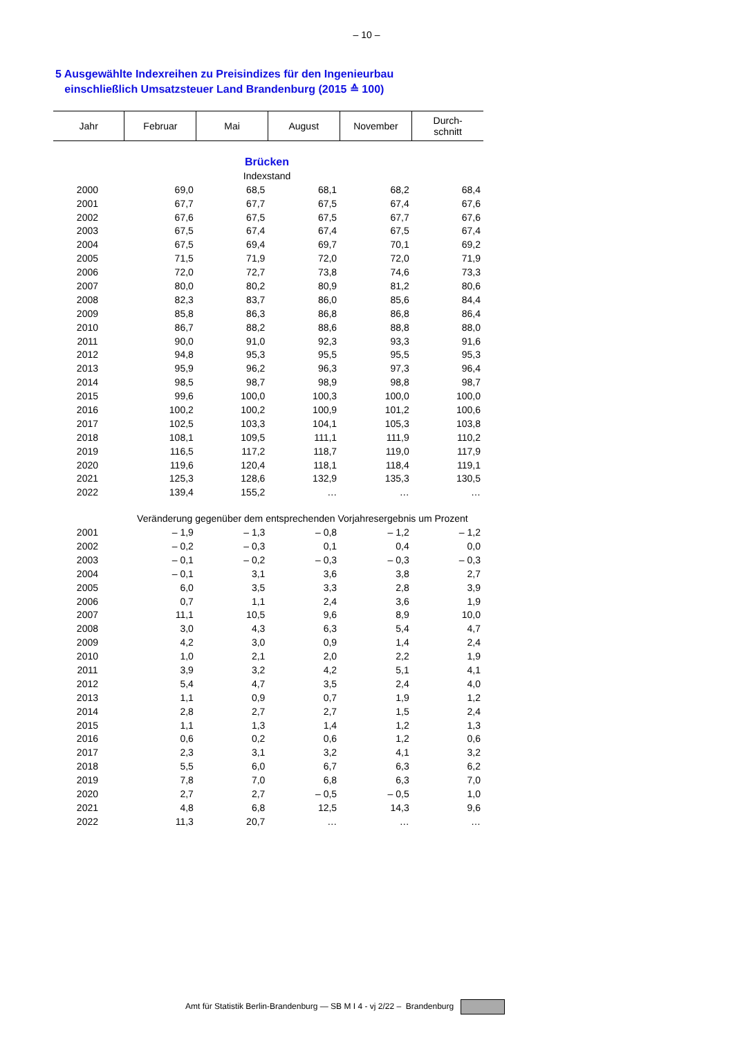– 10 –
5 Ausgewählte Indexreihen zu Preisindizes für den Ingenieurbau
einschließlich Umsatzsteuer Land Brandenburg (2015 ≙ 100)
| Jahr | Februar | Mai | August | November | Durch- schnitt |
| --- | --- | --- | --- | --- | --- |
| Brücken | | | | | |
| Indexstand | | | | | |
| 2000 | 69,0 | 68,5 | 68,1 | 68,2 | 68,4 |
| 2001 | 67,7 | 67,7 | 67,5 | 67,4 | 67,6 |
| 2002 | 67,6 | 67,5 | 67,5 | 67,7 | 67,6 |
| 2003 | 67,5 | 67,4 | 67,4 | 67,5 | 67,4 |
| 2004 | 67,5 | 69,4 | 69,7 | 70,1 | 69,2 |
| 2005 | 71,5 | 71,9 | 72,0 | 72,0 | 71,9 |
| 2006 | 72,0 | 72,7 | 73,8 | 74,6 | 73,3 |
| 2007 | 80,0 | 80,2 | 80,9 | 81,2 | 80,6 |
| 2008 | 82,3 | 83,7 | 86,0 | 85,6 | 84,4 |
| 2009 | 85,8 | 86,3 | 86,8 | 86,8 | 86,4 |
| 2010 | 86,7 | 88,2 | 88,6 | 88,8 | 88,0 |
| 2011 | 90,0 | 91,0 | 92,3 | 93,3 | 91,6 |
| 2012 | 94,8 | 95,3 | 95,5 | 95,5 | 95,3 |
| 2013 | 95,9 | 96,2 | 96,3 | 97,3 | 96,4 |
| 2014 | 98,5 | 98,7 | 98,9 | 98,8 | 98,7 |
| 2015 | 99,6 | 100,0 | 100,3 | 100,0 | 100,0 |
| 2016 | 100,2 | 100,2 | 100,9 | 101,2 | 100,6 |
| 2017 | 102,5 | 103,3 | 104,1 | 105,3 | 103,8 |
| 2018 | 108,1 | 109,5 | 111,1 | 111,9 | 110,2 |
| 2019 | 116,5 | 117,2 | 118,7 | 119,0 | 117,9 |
| 2020 | 119,6 | 120,4 | 118,1 | 118,4 | 119,1 |
| 2021 | 125,3 | 128,6 | 132,9 | 135,3 | 130,5 |
| 2022 | 139,4 | 155,2 | … | … | … |
| | Veränderung gegenüber dem entsprechenden Vorjahresergebnis um Prozent | | | | |
| 2001 | – 1,9 | – 1,3 | – 0,8 | – 1,2 | – 1,2 |
| 2002 | – 0,2 | – 0,3 | 0,1 | 0,4 | 0,0 |
| 2003 | – 0,1 | – 0,2 | – 0,3 | – 0,3 | – 0,3 |
| 2004 | – 0,1 | 3,1 | 3,6 | 3,8 | 2,7 |
| 2005 | 6,0 | 3,5 | 3,3 | 2,8 | 3,9 |
| 2006 | 0,7 | 1,1 | 2,4 | 3,6 | 1,9 |
| 2007 | 11,1 | 10,5 | 9,6 | 8,9 | 10,0 |
| 2008 | 3,0 | 4,3 | 6,3 | 5,4 | 4,7 |
| 2009 | 4,2 | 3,0 | 0,9 | 1,4 | 2,4 |
| 2010 | 1,0 | 2,1 | 2,0 | 2,2 | 1,9 |
| 2011 | 3,9 | 3,2 | 4,2 | 5,1 | 4,1 |
| 2012 | 5,4 | 4,7 | 3,5 | 2,4 | 4,0 |
| 2013 | 1,1 | 0,9 | 0,7 | 1,9 | 1,2 |
| 2014 | 2,8 | 2,7 | 2,7 | 1,5 | 2,4 |
| 2015 | 1,1 | 1,3 | 1,4 | 1,2 | 1,3 |
| 2016 | 0,6 | 0,2 | 0,6 | 1,2 | 0,6 |
| 2017 | 2,3 | 3,1 | 3,2 | 4,1 | 3,2 |
| 2018 | 5,5 | 6,0 | 6,7 | 6,3 | 6,2 |
| 2019 | 7,8 | 7,0 | 6,8 | 6,3 | 7,0 |
| 2020 | 2,7 | 2,7 | – 0,5 | – 0,5 | 1,0 |
| 2021 | 4,8 | 6,8 | 12,5 | 14,3 | 9,6 |
| 2022 | 11,3 | 20,7 | … | … | … |
Amt für Statistik Berlin-Brandenburg — SB M I 4 - vj 2/22 – Brandenburg